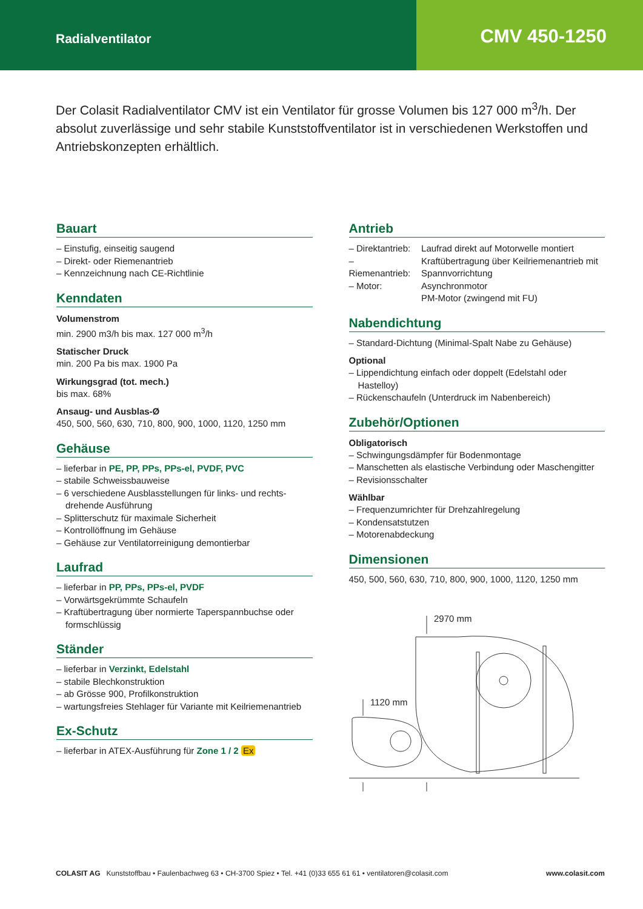Radialventilator
CMV 450-1250
Der Colasit Radialventilator CMV ist ein Ventilator für grosse Volumen bis 127 000 m<sup>3</sup>/h. Der absolut zuverlässige und sehr stabile Kunststoffventilator ist in verschiedenen Werk­stoffen und Antriebskonzepten erhältlich.
Bauart
– Einstufig, einseitig saugend
– Direkt- oder Riemenantrieb
– Kennzeichnung nach CE-Richtlinie
Kenndaten
Volumenstrom
min. 2900 m3/h bis max. 127 000 m<sup>3</sup>/h
Statischer Druck
min. 200 Pa bis max. 1900 Pa
Wirkungsgrad (tot. mech.)
bis max. 68%
Ansaug- und Ausblas-Ø
450, 500, 560, 630, 710, 800, 900, 1000, 1120, 1250 mm
Gehäuse
– lieferbar in PE, PP, PPs, PPs-el, PVDF, PVC
– stabile Schweissbauweise
– 6 verschiedene Ausblasstellungen für links- und rechts­drehende Ausführung
– Splitterschutz für maximale Sicherheit
– Kontrollöffnung im Gehäuse
– Gehäuse zur Ventilatorreinigung demontierbar
Laufrad
– lieferbar in PP, PPs, PPs-el, PVDF
– Vorwärtsgekrümmte Schaufeln
– Kraftübertragung über normierte Taperspannbuchse oder formschlüssig
Ständer
– lieferbar in Verzinkt, Edelstahl
– stabile Blechkonstruktion
– ab Grösse 900, Profilkonstruktion
– wartungsfreies Stehlager für Variante mit Keilriemenantrieb
Ex-Schutz
– lieferbar in ATEX-Ausführung für Zone 1 / 2 Ex
Antrieb
| – Direktantrieb: | Laufrad direkt auf Motorwelle montiert |
| – Riemenantrieb: | Kraftübertragung über Keilriemenantrieb mit Spannvorrichtung |
| – Motor: | Asynchronmotor PM-Motor (zwingend mit FU) |
Nabendichtung
– Standard-Dichtung (Minimal-Spalt Nabe zu Gehäuse)
Optional
– Lippendichtung einfach oder doppelt (Edelstahl oder Hastelloy)
– Rückenschaufeln (Unterdruck im Nabenbereich)
Zubehör/Optionen
Obligatorisch
– Schwingungsdämpfer für Bodenmontage
– Manschetten als elastische Verbindung oder Maschengitter
– Revisionsschalter
Wählbar
– Frequenzumrichter für Drehzahlregelung
– Kondensatstutzen
– Motorenabdeckung
Dimensionen
450, 500, 560, 630, 710, 800, 900, 1000, 1120, 1250 mm
2970 mm
1120 mm
COLASIT AG Kunststoffbau • Faulenbachweg 63 • CH-3700 Spiez • Tel. +41 (0)33 655 61 61 • ventilatoren@colasit.com www.colasit.com